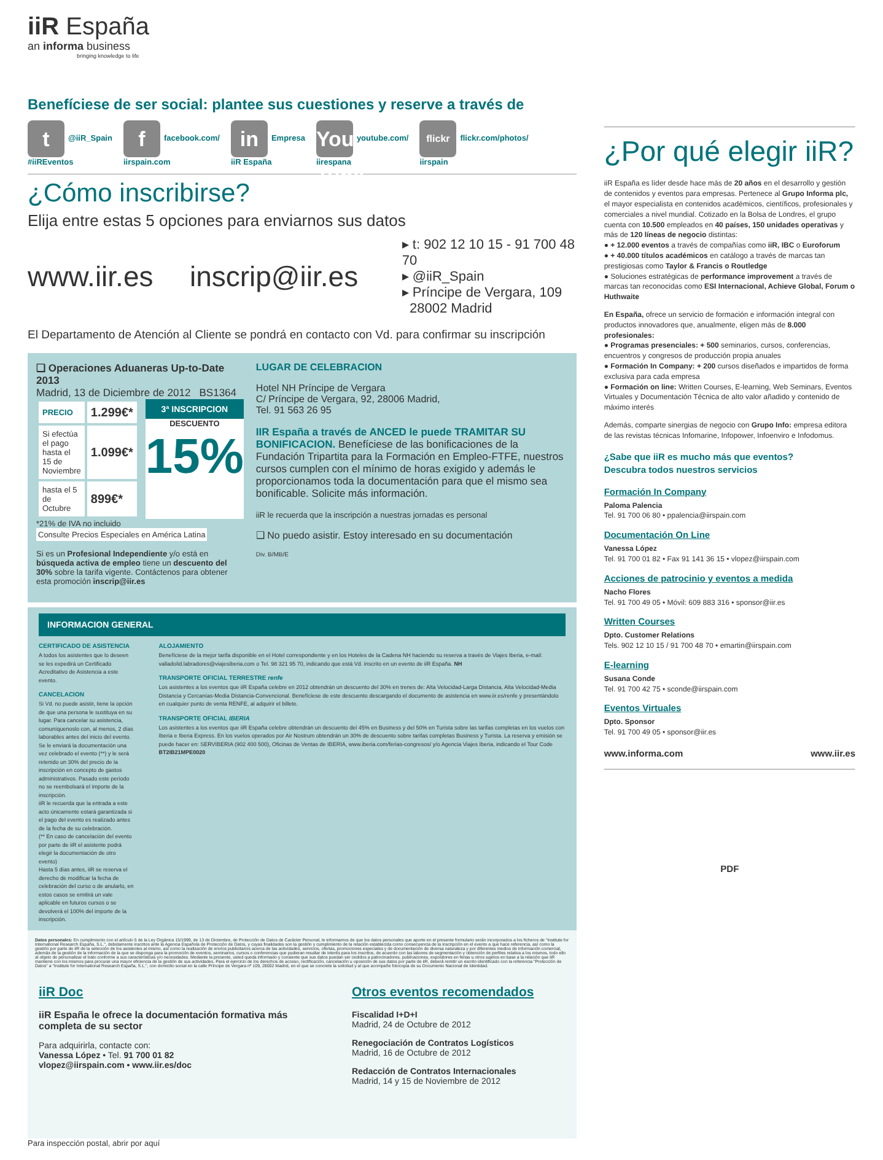iiR España
an informa business
bringing knowledge to life
Benefíciese de ser social: plantee sus cuestiones y reserve a través de
t @iiR_Spain
#iiREventos
ffacebook.com/
iirspain.com
in Empresa
iiR España
You Tube youtube.com/
iirespana
flickr flickr.com/photos/
iirspain
¿Cómo inscribirse?
Elija entre estas 5 opciones para enviarnos sus datos
www.iir.es
inscrip@iir.es
▸ t: 902 12 10 15 - 91 700 48 70
▸ @iiR_Spain
▸ Príncipe de Vergara, 109
28002 Madrid
El Departamento de Atención al Cliente se pondrá en contacto con Vd. para confirmar su inscripción
❑ Operaciones Aduaneras Up-to-Date 2013
Madrid, 13 de Diciembre de 2012 BS1364
| PRECIO | 1.299€* |
| Si efectúa el pago hasta el 15 de Noviembre | 1.099€* |
| hasta el 5 de Octubre | 899€* |
3ª INSCRIPCION
DESCUENTO
15%
*21% de IVA no incluido
Consulte Precios Especiales en América Latina
Si es un Profesional Independiente y/o está en búsqueda activa de empleo tiene un descuento del 30% sobre la tarifa vigente. Contáctenos para obtener esta promoción inscrip@iir.es
LUGAR DE CELEBRACION
Hotel NH Príncipe de Vergara
C/ Príncipe de Vergara, 92, 28006 Madrid,
Tel. 91 563 26 95
IIR España a través de ANCED le puede TRAMITAR SU BONIFICACION. Benefíciese de las bonificaciones de la Fundación Tripartita para la Formación en Empleo-FTFE, nuestros cursos cumplen con el mínimo de horas exigido y además le proporcionamos toda la documentación para que el mismo sea bonificable. Solicite más información.
iiR le recuerda que la inscripción a nuestras jornadas es personal
❑ No puedo asistir. Estoy interesado en su documentación
Div. B/MB/E
INFORMACION GENERAL
CERTIFICADO DE ASISTENCIA
A todos los asistentes que lo deseen se les expedirá un Certificado Acreditativo de Asistencia a este evento.
CANCELACION
Si Vd. no puede asistir, tiene la opción de que una persona le sustituya en su lugar. Para cancelar su asistencia, comuníquenoslo con, al menos, 2 días laborables antes del inicio del evento. Se le enviará la documentación una vez celebrado el evento (**) y le será retenido un 30% del precio de la inscripción en concepto de gastos administrativos. Pasado este periodo no se reembolsará el importe de la inscripción.
iiR le recuerda que la entrada a este acto únicamente estará garantizada si el pago del evento es realizado antes de la fecha de su celebración.
(** En caso de cancelación del evento por parte de iiR el asistente podrá elegir la documentación de otro evento)
Hasta 5 días antes, iiR se reserva el derecho de modificar la fecha de celebración del curso o de anularlo, en estos casos se emitirá un vale aplicable en futuros cursos o se devolverá el 100% del importe de la inscripción.
ALOJAMIENTO
Benefíciese de la mejor tarifa disponible en el Hotel correspondiente y en los Hoteles de la Cadena NH haciendo su reserva a través de Viajes Iberia, e-mail: valladolid.labradores@viajesiberia.com o Tel. 98 321 95 70, indicando que está Vd. inscrito en un evento de iiR España. NH
TRANSPORTE OFICIAL TERRESTRE renfe
Los asistentes a los eventos que iiR España celebre en 2012 obtendrán un descuento del 30% en trenes de: Alta Velocidad-Larga Distancia, Alta Velocidad-Media Distancia y Cercanías-Media Distancia-Convencional. Benefíciese de este descuento descargando el documento de asistencia en www.iir.es/renfe y presentándolo en cualquier punto de venta RENFE, al adquirir el billete.
TRANSPORTE OFICIAL IBERIA
Los asistentes a los eventos que iiR España celebre obtendrán un descuento del 45% en Business y del 50% en Turista sobre las tarifas completas en los vuelos con Iberia e Iberia Express. En los vuelos operados por Air Nostrum obtendrán un 30% de descuento sobre tarifas completas Business y Turista. La reserva y emisión se puede hacer en: SERVIBERIA (902 400 500), Oficinas de Ventas de IBERIA, www.iberia.com/ferias-congresos/ y/o Agencia Viajes Iberia, indicando el Tour Code BT2IB21MPE0020
Datos personales: En cumplimiento con el artículo 5 de la Ley Orgánica 15/1999, de 13 de Diciembre, de Protección de Datos de Carácter Personal, le informamos de que los datos personales que aporte en el presente formulario serán incorporados a los ficheros de "Institute for International Research España, S.L.", debidamente inscritos ante la Agencia Española de Protección de Datos, y cuyas finalidades son la gestión y cumplimiento de la relación establecida como consecuencia de la inscripción en el evento a que hace referencia, así como la gestión por parte de iiR de la selección de los asistentes al mismo, así como la realización de envíos publicitarios acerca de las actividades, servicios, ofertas, promociones especiales y de documentación de diversa naturaleza y por diferentes medios de información comercial, además de la gestión de la información de la que se disponga para la promoción de eventos, seminarios, cursos o conferencias que pudieran resultar de interés para los inscritos, de acuerdo con las labores de segmentación y obtención de perfiles relativa a los mismos, todo ello al objeto de personalizar el trato conforme a sus características y/o necesidades. Mediante la presente, usted queda informado y consiente que sus datos puedan ser cedidos a patrocinadores, publicaciones, expositores en ferias u otros sujetos en base a la relación que iiR mantiene con los mismos para procurar una mayor eficiencia de la gestión de sus actividades. Para el ejercicio de los derechos de acceso, rectificación, cancelación u oposición de sus datos por parte de iiR, deberá remitir un escrito identificado con la referencia "Protección de Datos" a "Institute for International Research España, S.L.", con domicilio social en la calle Príncipe de Vergara nº 109, 28002 Madrid, en el que se concrete la solicitud y al que acompañe fotocopia de su Documento Nacional de Identidad.
iiR Doc
iiR España le ofrece la documentación formativa más completa de su sector
Para adquirirla, contacte con:
Vanessa López • Tel. 91 700 01 82
vlopez@iirspain.com • www.iir.es/doc
Otros eventos recomendados
Fiscalidad I+D+I
Madrid, 24 de Octubre de 2012
Renegociación de Contratos Logísticos
Madrid, 16 de Octubre de 2012
Redacción de Contratos Internacionales
Madrid, 14 y 15 de Noviembre de 2012
Para inspección postal, abrir por aquí
¿Por qué elegir iiR?
iiR España es líder desde hace más de 20 años en el desarrollo y gestión de contenidos y eventos para empresas. Pertenece al Grupo Informa plc, el mayor especialista en contenidos académicos, científicos, profesionales y comerciales a nivel mundial. Cotizado en la Bolsa de Londres, el grupo cuenta con 10.500 empleados en 40 países, 150 unidades operativas y más de 120 líneas de negocio distintas:
● + 12.000 eventos a través de compañías como iiR, IBC o Euroforum
● + 40.000 títulos académicos en catálogo a través de marcas tan prestigiosas como Taylor & Francis o Routledge
● Soluciones estratégicas de performance improvement a través de marcas tan reconocidas como ESI Internacional, Achieve Global, Forum o Huthwaite
En España, ofrece un servicio de formación e información integral con productos innovadores que, anualmente, eligen más de 8.000 profesionales:
● Programas presenciales: + 500 seminarios, cursos, conferencias, encuentros y congresos de producción propia anuales
● Formación In Company: + 200 cursos diseñados e impartidos de forma exclusiva para cada empresa
● Formación on line: Written Courses, E-learning, Web Seminars, Eventos Virtuales y Documentación Técnica de alto valor añadido y contenido de máximo interés
Además, comparte sinergias de negocio con Grupo Info: empresa editora de las revistas técnicas Infomarine, Infopower, Infoenviro e Infodomus.
¿Sabe que iiR es mucho más que eventos?
Descubra todos nuestros servicios
Formación In Company
Paloma Palencia
Tel. 91 700 06 80 • ppalencia@iirspain.com
Documentación On Line
Vanessa López
Tel. 91 700 01 82 • Fax 91 141 36 15 • vlopez@iirspain.com
Acciones de patrocinio y eventos a medida
Nacho Flores
Tel. 91 700 49 05 • Móvil: 609 883 316 • sponsor@iir.es
Written Courses
Dpto. Customer Relations
Tels. 902 12 10 15 / 91 700 48 70 • emartin@iirspain.com
E-learning
Susana Conde
Tel. 91 700 42 75 • sconde@iirspain.com
Eventos Virtuales
Dpto. Sponsor
Tel. 91 700 49 05 • sponsor@iir.es
www.informa.com www.iir.es
PDF